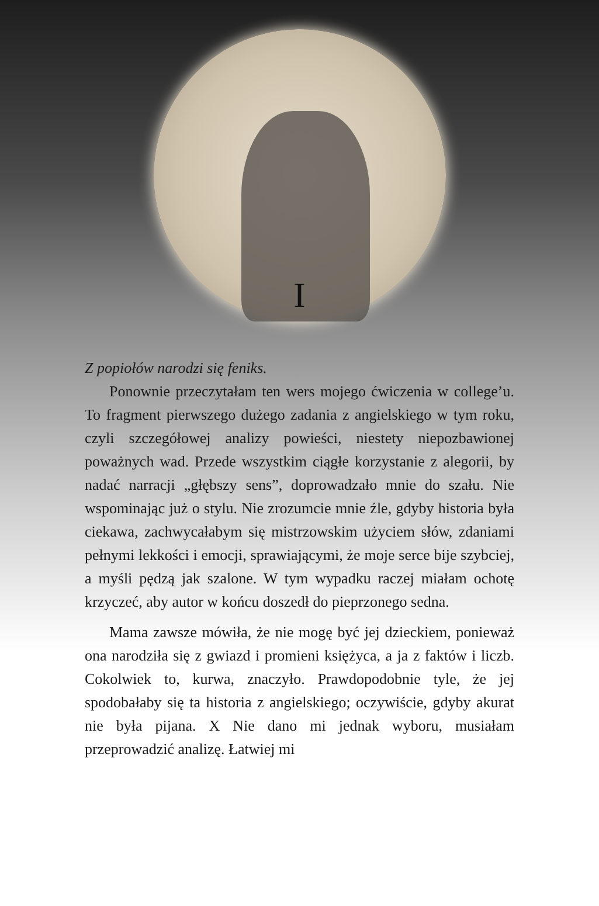I
Z popiołów narodzi się feniks.
Ponownie przeczytałam ten wers mojego ćwiczenia w college’u. To fragment pierwszego dużego zadania z angielskiego w tym roku, czyli szczegółowej analizy powieści, niestety niepozbawionej poważnych wad. Przede wszystkim ciągłe korzystanie z alegorii, by nadać narracji „głębszy sens”, doprowadzało mnie do szału. Nie wspominając już o stylu. Nie zrozumcie mnie źle, gdyby historia była ciekawa, zachwycałabym się mistrzowskim użyciem słów, zdaniami pełnymi lekkości i emocji, sprawiającymi, że moje serce bije szybciej, a myśli pędzą jak szalone. W tym wypadku raczej miałam ochotę krzyczeć, aby autor w końcu doszedł do pieprzonego sedna.
Mama zawsze mówiła, że nie mogę być jej dzieckiem, ponieważ ona narodziła się z gwiazd i promieni księżyca, a ja z faktów i liczb. Cokolwiek to, kurwa, znaczyło. Prawdopodobnie tyle, że jej spodobałaby się ta historia z angielskiego; oczywiście, gdyby akurat nie była pijana. X Nie dano mi jednak wyboru, musiałam przeprowadzić analizę. Łatwiej mi